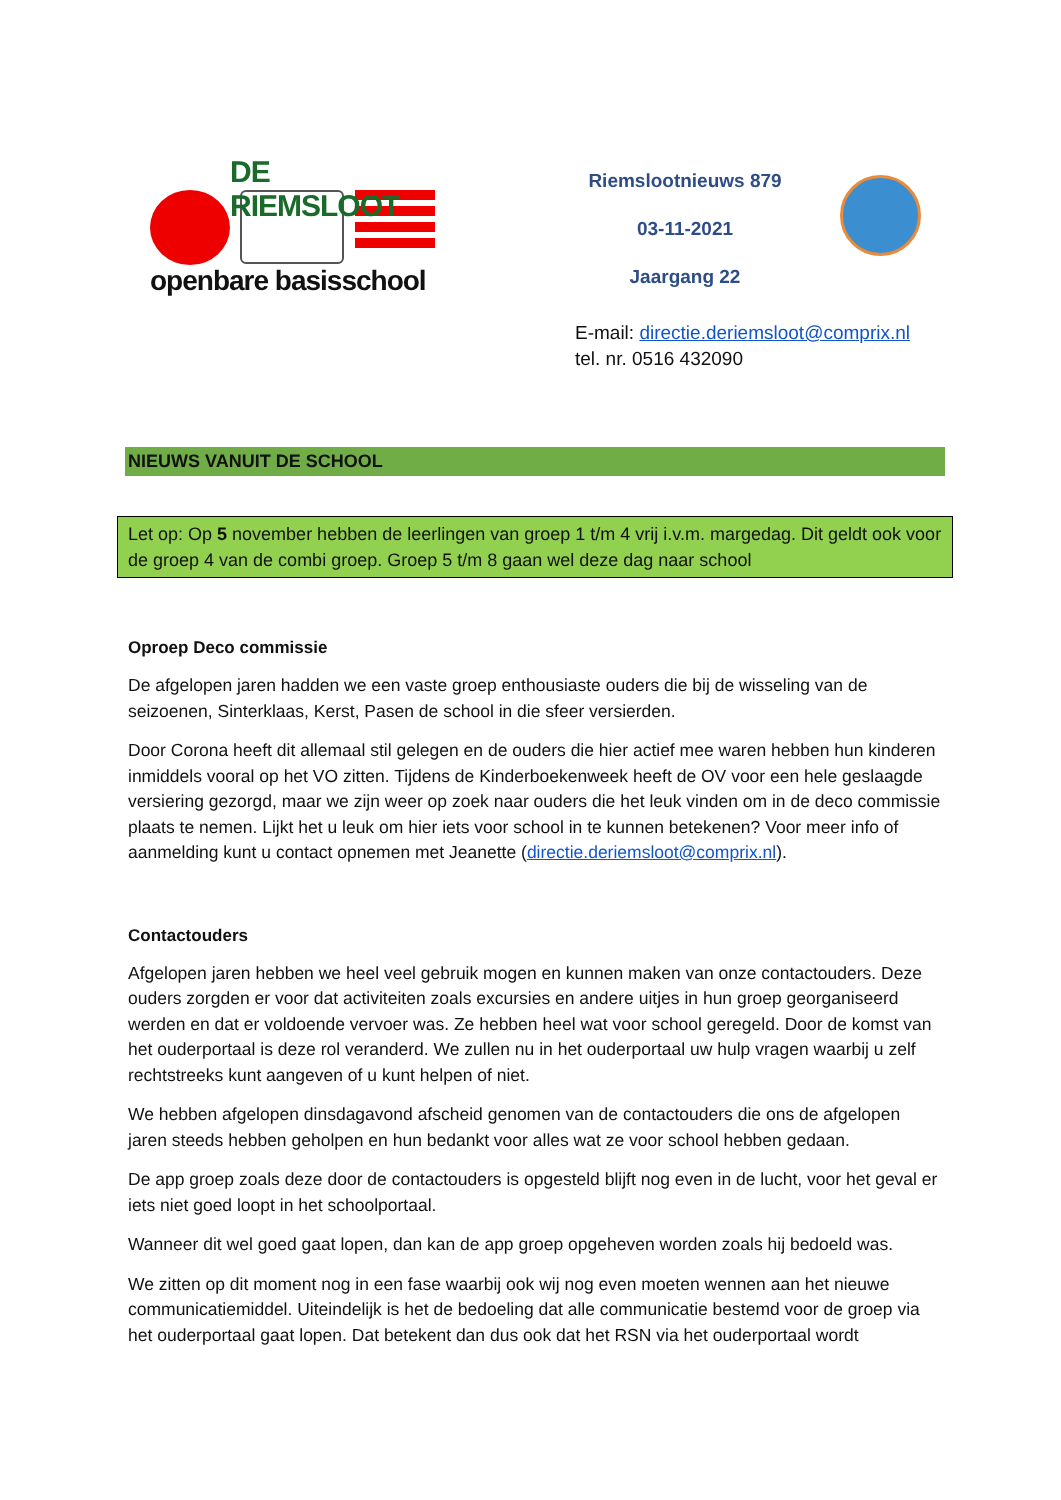DE RIEMSLOOT
openbare basisschool
Riemslootnieuws 879
03-11-2021
Jaargang 22
E-mail: directie.deriemsloot@comprix.nl
tel. nr. 0516 432090
NIEUWS VANUIT DE SCHOOL
Let op: Op 5 november hebben de leerlingen van groep 1 t/m 4 vrij i.v.m. margedag. Dit geldt ook voor de groep 4 van de combi groep. Groep 5 t/m 8 gaan wel deze dag naar school
Oproep Deco commissie
De afgelopen jaren hadden we een vaste groep enthousiaste ouders die bij de wisseling van de seizoenen, Sinterklaas, Kerst, Pasen de school in die sfeer versierden.
Door Corona heeft dit allemaal stil gelegen en de ouders die hier actief mee waren hebben hun kinderen inmiddels vooral op het VO zitten. Tijdens de Kinderboekenweek heeft de OV voor een hele geslaagde versiering gezorgd, maar we zijn weer op zoek naar ouders die het leuk vinden om in de deco commissie plaats te nemen. Lijkt het u leuk om hier iets voor school in te kunnen betekenen? Voor meer info of aanmelding kunt u contact opnemen met Jeanette (directie.deriemsloot@comprix.nl).
Contactouders
Afgelopen jaren hebben we heel veel gebruik mogen en kunnen maken van onze contactouders. Deze ouders zorgden er voor dat activiteiten zoals excursies en andere uitjes in hun groep georganiseerd werden en dat er voldoende vervoer was. Ze hebben heel wat voor school geregeld. Door de komst van het ouderportaal is deze rol veranderd. We zullen nu in het ouderportaal uw hulp vragen waarbij u zelf rechtstreeks kunt aangeven of u kunt helpen of niet.
We hebben afgelopen dinsdagavond afscheid genomen van de contactouders die ons de afgelopen jaren steeds hebben geholpen en hun bedankt voor alles wat ze voor school hebben gedaan.
De app groep zoals deze door de contactouders is opgesteld blijft nog even in de lucht, voor het geval er iets niet goed loopt in het schoolportaal.
Wanneer dit wel goed gaat lopen, dan kan de app groep opgeheven worden zoals hij bedoeld was.
We zitten op dit moment nog in een fase waarbij ook wij nog even moeten wennen aan het nieuwe communicatiemiddel. Uiteindelijk is het de bedoeling dat alle communicatie bestemd voor de groep via het ouderportaal gaat lopen. Dat betekent dan dus ook dat het RSN via het ouderportaal wordt